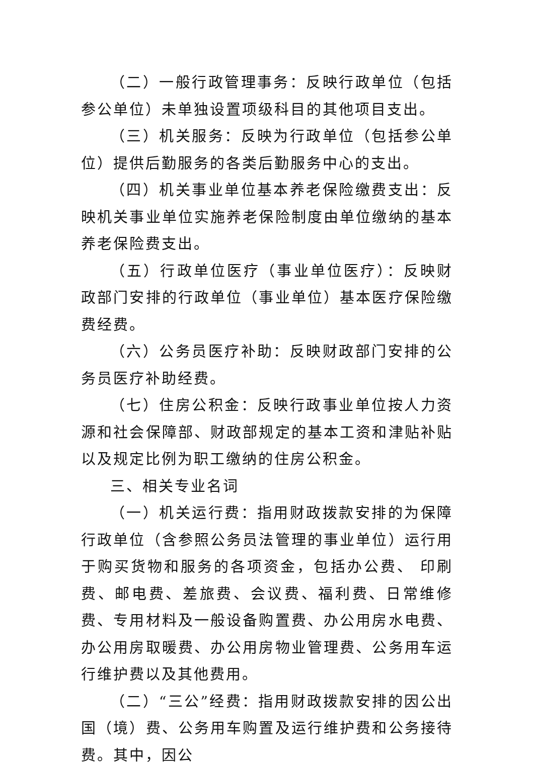（二）一般行政管理事务：反映行政单位（包括参公单位）未单独设置项级科目的其他项目支出。
（三）机关服务：反映为行政单位（包括参公单位）提供后勤服务的各类后勤服务中心的支出。
（四）机关事业单位基本养老保险缴费支出：反映机关事业单位实施养老保险制度由单位缴纳的基本养老保险费支出。
（五）行政单位医疗（事业单位医疗）：反映财政部门安排的行政单位（事业单位）基本医疗保险缴费经费。
（六）公务员医疗补助：反映财政部门安排的公务员医疗补助经费。
（七）住房公积金：反映行政事业单位按人力资源和社会保障部、财政部规定的基本工资和津贴补贴以及规定比例为职工缴纳的住房公积金。
三、相关专业名词
（一）机关运行费：指用财政拨款安排的为保障行政单位（含参照公务员法管理的事业单位）运行用于购买货物和服务的各项资金，包括办公费、 印刷费、邮电费、差旅费、会议费、福利费、日常维修费、专用材料及一般设备购置费、办公用房水电费、办公用房取暖费、办公用房物业管理费、公务用车运行维护费以及其他费用。
（二）“三公”经费：指用财政拨款安排的因公出国（境）费、公务用车购置及运行维护费和公务接待费。其中，因公